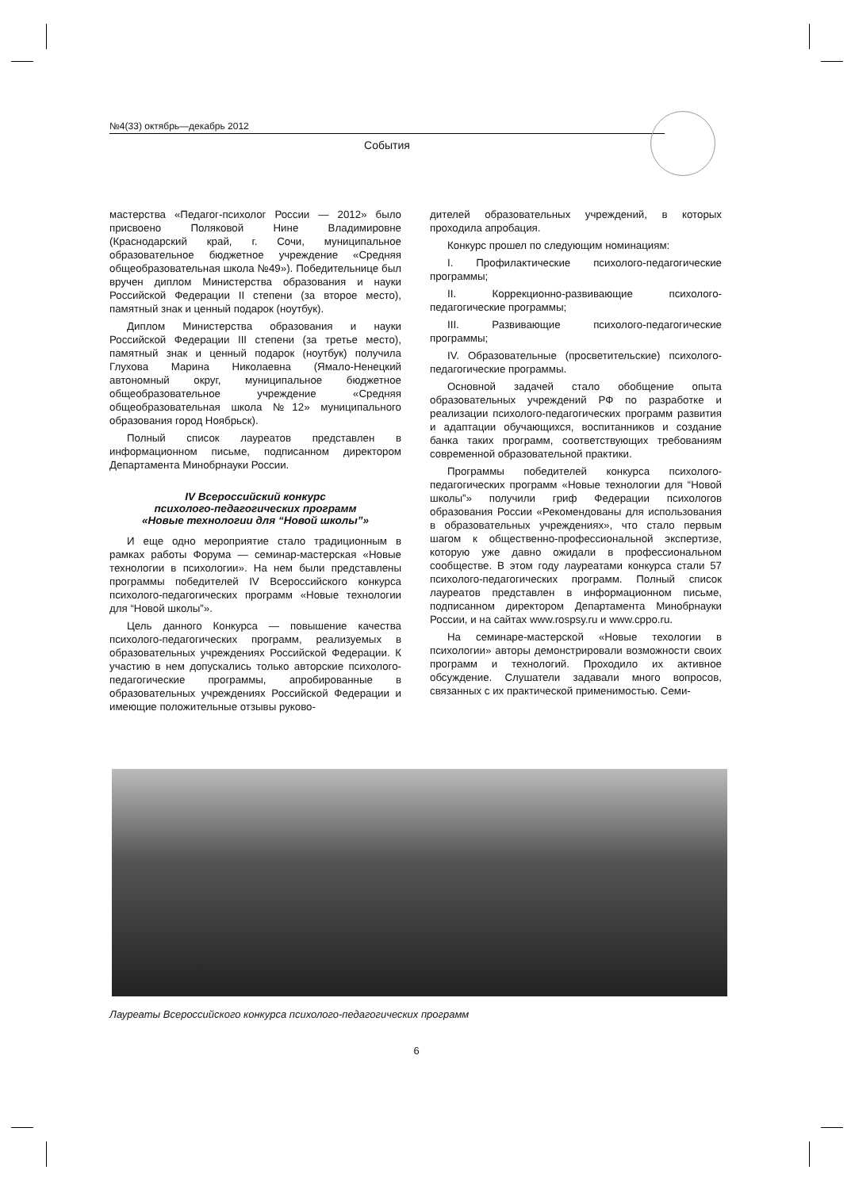№4(33) октябрь—декабрь 2012
События
мастерства «Педагог-психолог России — 2012» было присвоено Поляковой Нине Владимировне (Краснодарский край, г. Сочи, муниципальное образовательное бюджетное учреждение «Средняя общеобразовательная школа №49»). Победительнице был вручен диплом Министерства образования и науки Российской Федерации II степени (за второе место), памятный знак и ценный подарок (ноутбук).
Диплом Министерства образования и науки Российской Федерации III степени (за третье место), памятный знак и ценный подарок (ноутбук) получила Глухова Марина Николаевна (Ямало-Ненецкий автономный округ, муниципальное бюджетное общеобразовательное учреждение «Средняя общеобразовательная школа №12» муниципального образования город Ноябрьск).
Полный список лауреатов представлен в информационном письме, подписанном директором Департамента Минобрнауки России.
IV Всероссийский конкурс
психолого-педагогических программ
«Новые технологии для “Новой школы”»
И еще одно мероприятие стало традиционным в рамках работы Форума — семинар-мастерская «Новые технологии в психологии». На нем были представлены программы победителей IV Всероссийского конкурса психолого-педагогических программ «Новые технологии для “Новой школы”».
Цель данного Конкурса — повышение качества психолого-педагогических программ, реализуемых в образовательных учреждениях Российской Федерации. К участию в нем допускались только авторские психолого-педагогические программы, апробированные в образовательных учреждениях Российской Федерации и имеющие положительные отзывы руково-
дителей образовательных учреждений, в которых проходила апробация.
Конкурс прошел по следующим номинациям:
I. Профилактические психолого-педагогические программы;
II. Коррекционно-развивающие психолого-педагогические программы;
III. Развивающие психолого-педагогические программы;
IV. Образовательные (просветительские) психолого-педагогические программы.
Основной задачей стало обобщение опыта образовательных учреждений РФ по разработке и реализации психолого-педагогических программ развития и адаптации обучающихся, воспитанников и создание банка таких программ, соответствующих требованиям современной образовательной практики.
Программы победителей конкурса психолого-педагогических программ «Новые технологии для “Новой школы”» получили гриф Федерации психологов образования России «Рекомендованы для использования в образовательных учреждениях», что стало первым шагом к общественно-профессиональной экспертизе, которую уже давно ожидали в профессиональном сообществе. В этом году лауреатами конкурса стали 57 психолого-педагогических программ. Полный список лауреатов представлен в информационном письме, подписанном директором Департамента Минобрнауки России, и на сайтах www.rospsy.ru и www.cppo.ru.
На семинаре-мастерской «Новые техологии в психологии» авторы демонстрировали возможности своих программ и технологий. Проходило их активное обсуждение. Слушатели задавали много вопросов, связанных с их практической применимостью. Семи-
Лауреаты Всероссийского конкурса психолого-педагогических программ
6